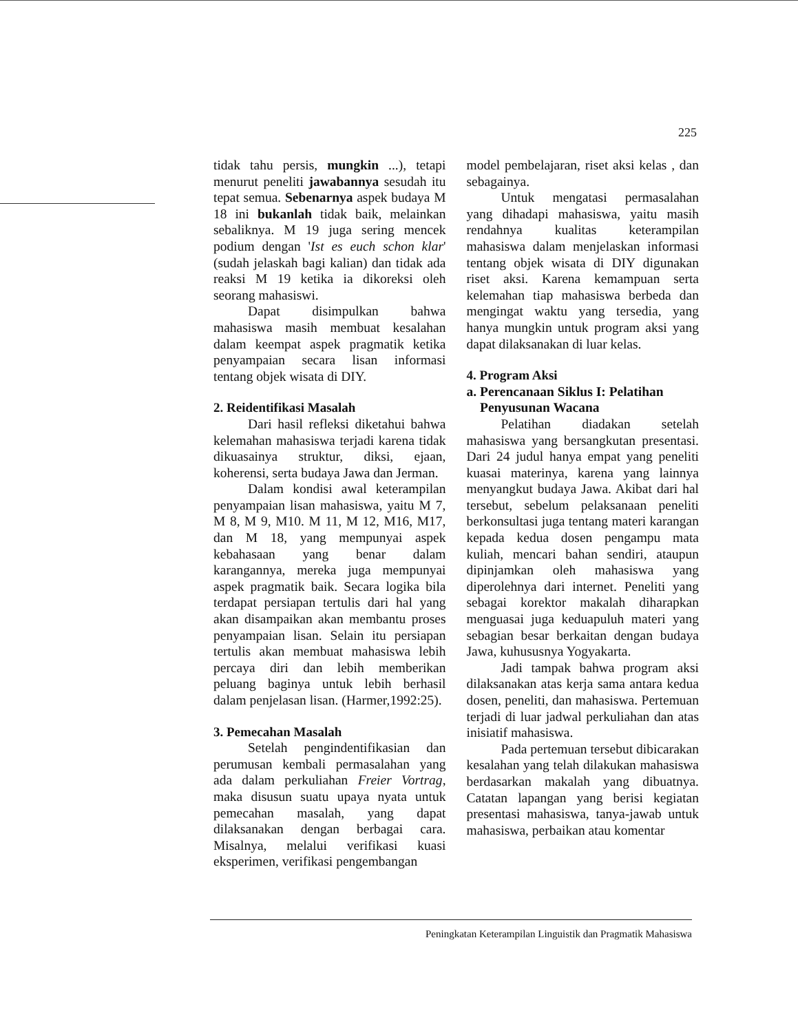225
tidak tahu persis, mungkin ...), tetapi menurut peneliti jawabannya sesudah itu tepat semua. Sebenarnya aspek budaya M 18 ini bukanlah tidak baik, melainkan sebaliknya. M 19 juga sering mencek podium dengan 'Ist es euch schon klar' (sudah jelaskah bagi kalian) dan tidak ada reaksi M 19 ketika ia dikoreksi oleh seorang mahasiswi.
Dapat disimpulkan bahwa mahasiswa masih membuat kesalahan dalam keempat aspek pragmatik ketika penyampaian secara lisan informasi tentang objek wisata di DIY.
2. Reidentifikasi Masalah
Dari hasil refleksi diketahui bahwa kelemahan mahasiswa terjadi karena tidak dikuasainya struktur, diksi, ejaan, koherensi, serta budaya Jawa dan Jerman.
Dalam kondisi awal keterampilan penyampaian lisan mahasiswa, yaitu M 7, M 8, M 9, M10. M 11, M 12, M16, M17, dan M 18, yang mempunyai aspek kebahasaan yang benar dalam karangannya, mereka juga mempunyai aspek pragmatik baik. Secara logika bila terdapat persiapan tertulis dari hal yang akan disampaikan akan membantu proses penyampaian lisan. Selain itu persiapan tertulis akan membuat mahasiswa lebih percaya diri dan lebih memberikan peluang baginya untuk lebih berhasil dalam penjelasan lisan. (Harmer,1992:25).
3. Pemecahan Masalah
Setelah pengindentifikasian dan perumusan kembali permasalahan yang ada dalam perkuliahan Freier Vortrag, maka disusun suatu upaya nyata untuk pemecahan masalah, yang dapat dilaksanakan dengan berbagai cara. Misalnya, melalui verifikasi kuasi eksperimen, verifikasi pengembangan
model pembelajaran, riset aksi kelas , dan sebagainya.
Untuk mengatasi permasalahan yang dihadapi mahasiswa, yaitu masih rendahnya kualitas keterampilan mahasiswa dalam menjelaskan informasi tentang objek wisata di DIY digunakan riset aksi. Karena kemampuan serta kelemahan tiap mahasiswa berbeda dan mengingat waktu yang tersedia, yang hanya mungkin untuk program aksi yang dapat dilaksanakan di luar kelas.
4. Program Aksi
a. Perencanaan Siklus I: Pelatihan
Penyusunan Wacana
Pelatihan diadakan setelah mahasiswa yang bersangkutan presentasi. Dari 24 judul hanya empat yang peneliti kuasai materinya, karena yang lainnya menyangkut budaya Jawa. Akibat dari hal tersebut, sebelum pelaksanaan peneliti berkonsultasi juga tentang materi karangan kepada kedua dosen pengampu mata kuliah, mencari bahan sendiri, ataupun dipinjamkan oleh mahasiswa yang diperolehnya dari internet. Peneliti yang sebagai korektor makalah diharapkan menguasai juga keduapuluh materi yang sebagian besar berkaitan dengan budaya Jawa, kuhususnya Yogyakarta.
Jadi tampak bahwa program aksi dilaksanakan atas kerja sama antara kedua dosen, peneliti, dan mahasiswa. Pertemuan terjadi di luar jadwal perkuliahan dan atas inisiatif mahasiswa.
Pada pertemuan tersebut dibicarakan kesalahan yang telah dilakukan mahasiswa berdasarkan makalah yang dibuatnya. Catatan lapangan yang berisi kegiatan presentasi mahasiswa, tanya-jawab untuk mahasiswa, perbaikan atau komentar
Peningkatan Keterampilan Linguistik dan Pragmatik Mahasiswa